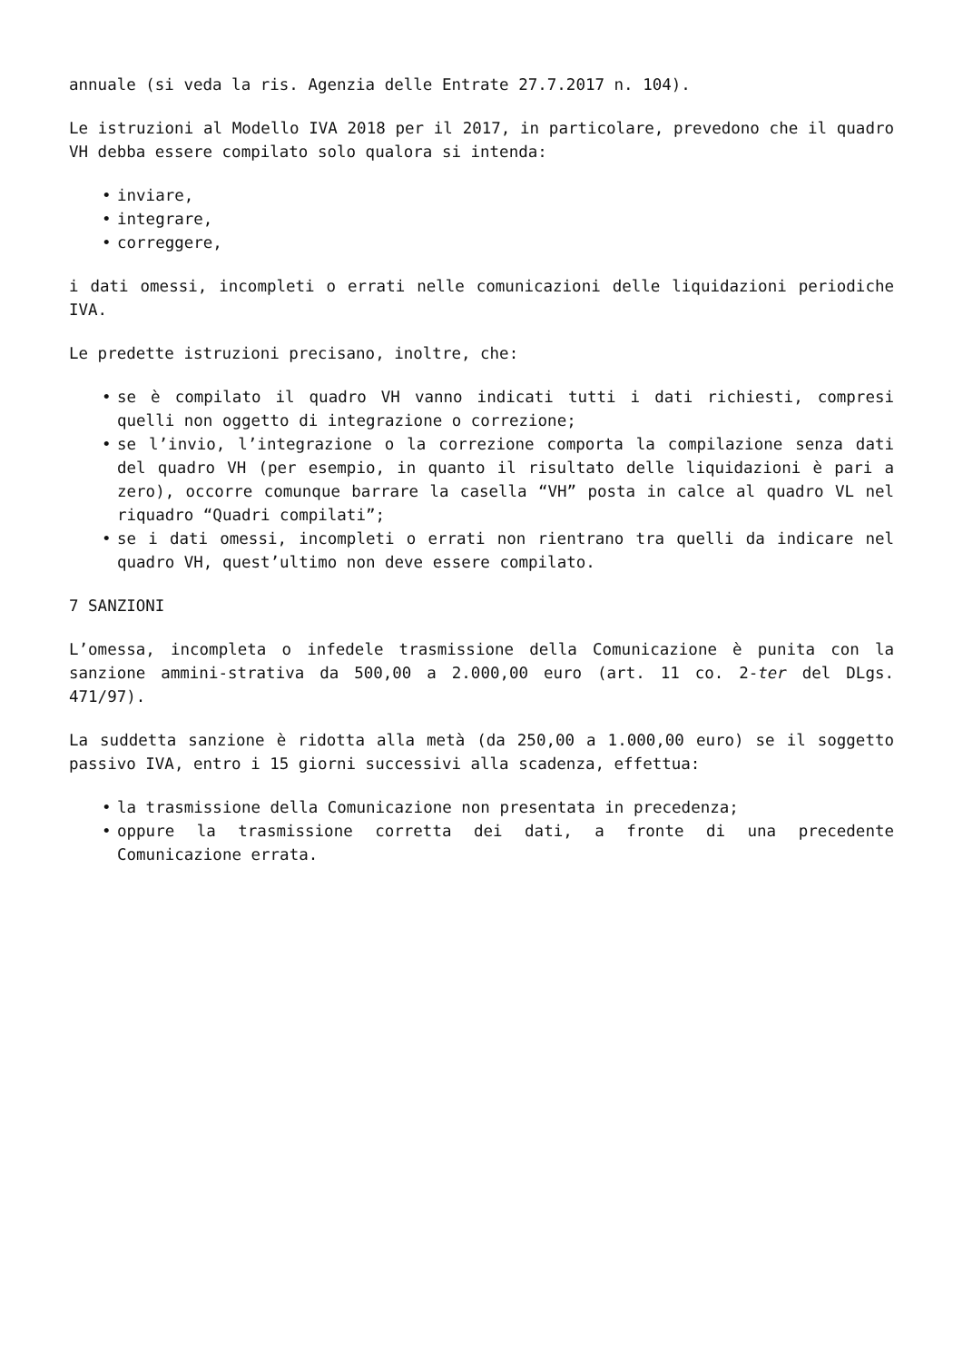annuale (si veda la ris. Agenzia delle Entrate 27.7.2017 n. 104).
Le istruzioni al Modello IVA 2018 per il 2017, in particolare, prevedono che il quadro VH debba essere compilato solo qualora si intenda:
• inviare,
• integrare,
• correggere,
i dati omessi, incompleti o errati nelle comunicazioni delle liquidazioni periodiche IVA.
Le predette istruzioni precisano, inoltre, che:
• se è compilato il quadro VH vanno indicati tutti i dati richiesti, compresi quelli non oggetto di integrazione o correzione;
• se l’invio, l’integrazione o la correzione comporta la compilazione senza dati del quadro VH (per esempio, in quanto il risultato delle liquidazioni è pari a zero), occorre comunque barrare la casella “VH” posta in calce al quadro VL nel riquadro “Quadri compilati”;
• se i dati omessi, incompleti o errati non rientrano tra quelli da indicare nel quadro VH, quest’ultimo non deve essere compilato.
7 SANZIONI
L’omessa, incompleta o infedele trasmissione della Comunicazione è punita con la sanzione ammini-strativa da 500,00 a 2.000,00 euro (art. 11 co. 2-ter del DLgs. 471/97).
La suddetta sanzione è ridotta alla metà (da 250,00 a 1.000,00 euro) se il soggetto passivo IVA, entro i 15 giorni successivi alla scadenza, effettua:
• la trasmissione della Comunicazione non presentata in precedenza;
• oppure la trasmissione corretta dei dati, a fronte di una precedente Comunicazione errata.